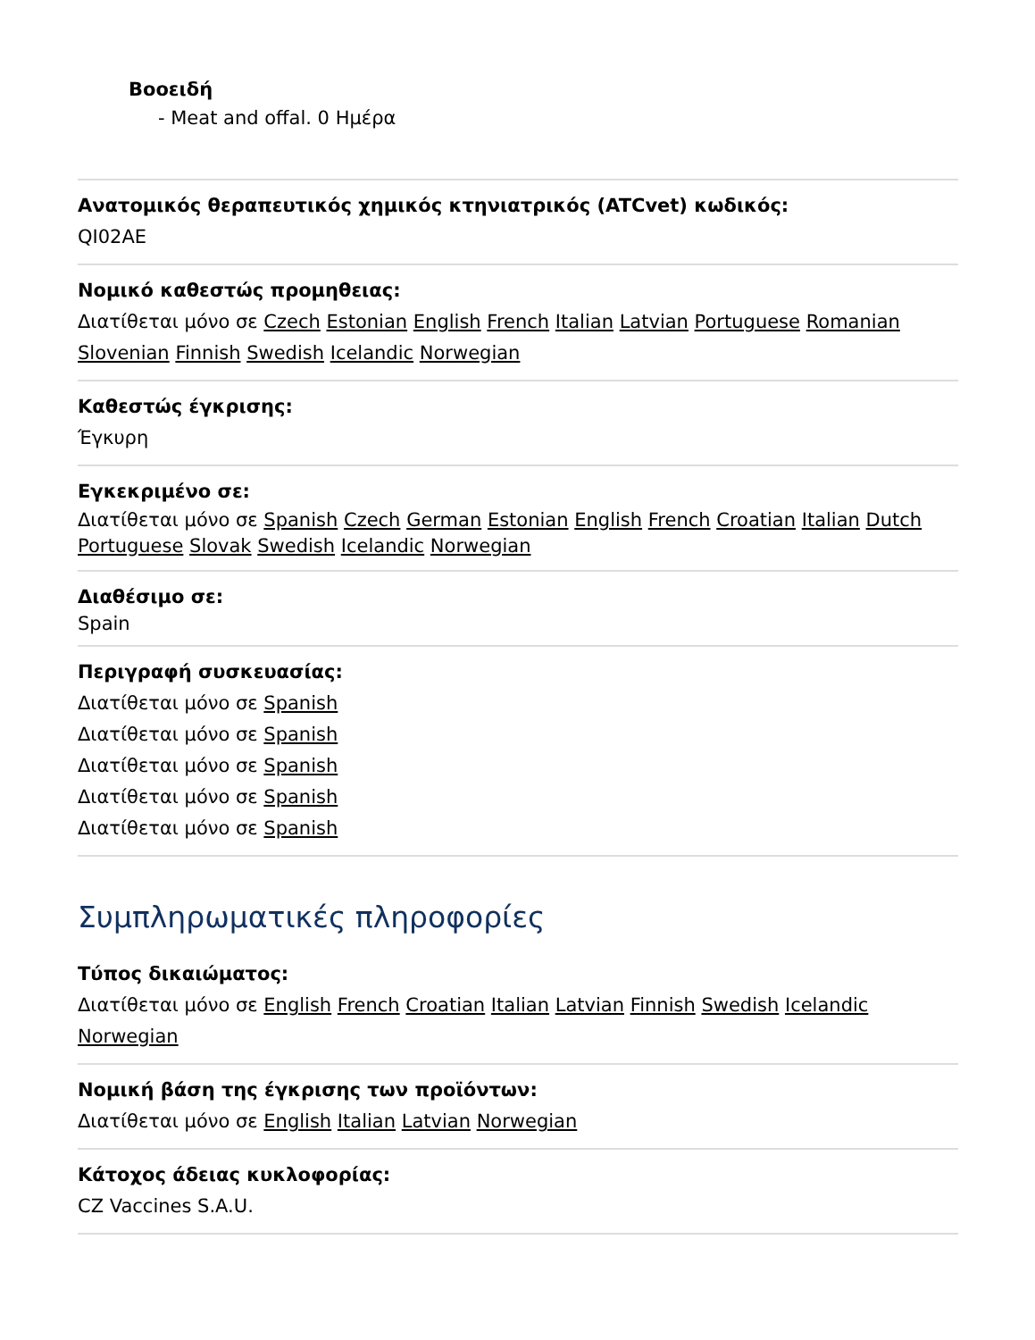Βοοειδή
- Meat and offal. 0 Ημέρα
Ανατομικός θεραπευτικός χημικός κτηνιατρικός (ATCvet) κωδικός:
QI02AE
Νομικό καθεστώς προμηθειας:
Διατίθεται μόνο σε Czech Estonian English French Italian Latvian Portuguese Romanian Slovenian Finnish Swedish Icelandic Norwegian
Καθεστώς έγκρισης:
Έγκυρη
Εγκεκριμένο σε:
Διατίθεται μόνο σε Spanish Czech German Estonian English French Croatian Italian Dutch Portuguese Slovak Swedish Icelandic Norwegian
Διαθέσιμο σε:
Spain
Περιγραφή συσκευασίας:
Διατίθεται μόνο σε Spanish
Διατίθεται μόνο σε Spanish
Διατίθεται μόνο σε Spanish
Διατίθεται μόνο σε Spanish
Διατίθεται μόνο σε Spanish
Συμπληρωματικές πληροφορίες
Τύπος δικαιώματος:
Διατίθεται μόνο σε English French Croatian Italian Latvian Finnish Swedish Icelandic Norwegian
Νομική βάση της έγκρισης των προϊόντων:
Διατίθεται μόνο σε English Italian Latvian Norwegian
Κάτοχος άδειας κυκλοφορίας:
CZ Vaccines S.A.U.